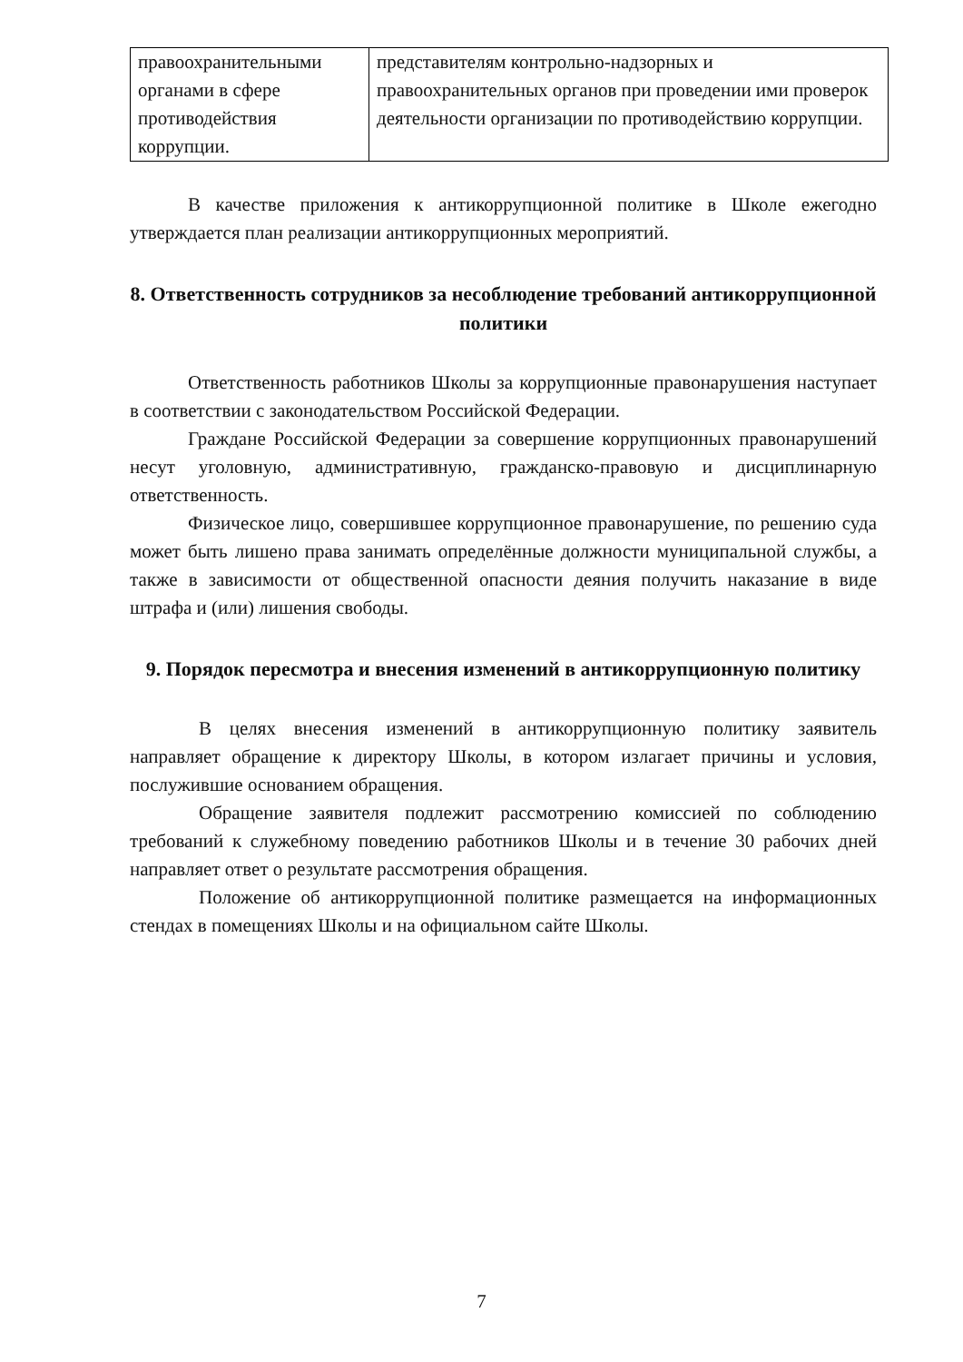| правоохранительными органами в сфере противодействия коррупции. | представителям контрольно-надзорных и правоохранительных органов при проведении ими проверок деятельности организации по противодействию коррупции. |
В качестве приложения к антикоррупционной политике в Школе ежегодно утверждается план реализации антикоррупционных мероприятий.
8. Ответственность сотрудников за несоблюдение требований антикоррупционной политики
Ответственность работников Школы за коррупционные правонарушения наступает в соответствии с законодательством Российской Федерации.
Граждане Российской Федерации за совершение коррупционных правонарушений несут уголовную, административную, гражданско-правовую и дисциплинарную ответственность.
Физическое лицо, совершившее коррупционное правонарушение, по решению суда может быть лишено права занимать определённые должности муниципальной службы, а также в зависимости от общественной опасности деяния получить наказание в виде штрафа и (или) лишения свободы.
9. Порядок пересмотра и внесения изменений в антикоррупционную политику
В целях внесения изменений в антикоррупционную политику заявитель направляет обращение к директору Школы, в котором излагает причины и условия, послужившие основанием обращения.
Обращение заявителя подлежит рассмотрению комиссией по соблюдению требований к служебному поведению работников Школы и в течение 30 рабочих дней направляет ответ о результате рассмотрения обращения.
Положение об антикоррупционной политике размещается на информационных стендах в помещениях Школы и на официальном сайте Школы.
7